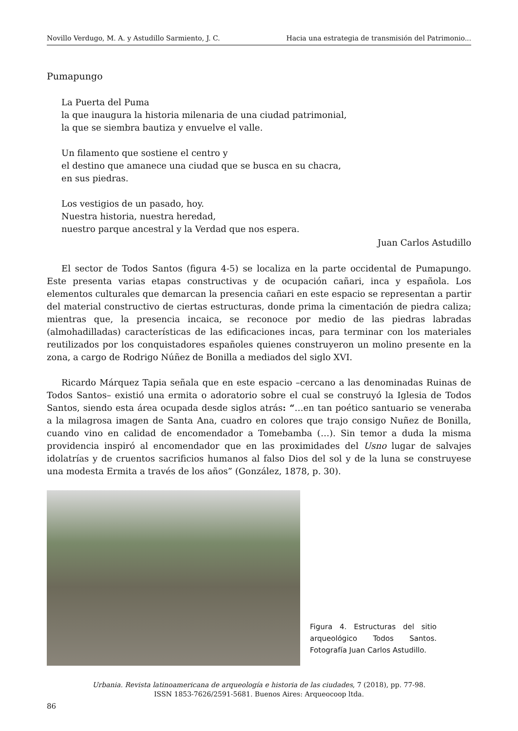Novillo Verdugo, M. A. y Astudillo Sarmiento, J. C. Hacia una estrategia de transmisión del Patrimonio...
Pumapungo
La Puerta del Puma
la que inaugura la historia milenaria de una ciudad patrimonial,
la que se siembra bautiza y envuelve el valle.
Un filamento que sostiene el centro y
el destino que amanece una ciudad que se busca en su chacra,
en sus piedras.
Los vestigios de un pasado, hoy.
Nuestra historia, nuestra heredad,
nuestro parque ancestral y la Verdad que nos espera.
Juan Carlos Astudillo
El sector de Todos Santos (figura 4-5) se localiza en la parte occidental de Pumapungo. Este presenta varias etapas constructivas y de ocupación cañari, inca y española. Los elementos culturales que demarcan la presencia cañari en este espacio se representan a partir del material constructivo de ciertas estructuras, donde prima la cimentación de piedra caliza; mientras que, la presencia incaica, se reconoce por medio de las piedras labradas (almohadilladas) características de las edificaciones incas, para terminar con los materiales reutilizados por los conquistadores españoles quienes construyeron un molino presente en la zona, a cargo de Rodrigo Núñez de Bonilla a mediados del siglo XVI.
Ricardo Márquez Tapia señala que en este espacio –cercano a las denominadas Ruinas de Todos Santos– existió una ermita o adoratorio sobre el cual se construyó la Iglesia de Todos Santos, siendo esta área ocupada desde siglos atrás: “…en tan poético santuario se veneraba a la milagrosa imagen de Santa Ana, cuadro en colores que trajo consigo Nuñez de Bonilla, cuando vino en calidad de encomendador a Tomebamba (…). Sin temor a duda la misma providencia inspiró al encomendador que en las proximidades del Usno lugar de salvajes idolatrías y de cruentos sacrificios humanos al falso Dios del sol y de la luna se construyese una modesta Ermita a través de los años” (González, 1878, p. 30).
Figura 4. Estructuras del sitio arqueológico Todos Santos. Fotografía Juan Carlos Astudillo.
Urbania. Revista latinoamericana de arqueología e historia de las ciudades, 7 (2018), pp. 77-98.
ISSN 1853-7626/2591-5681. Buenos Aires: Arqueocoop ltda.
86